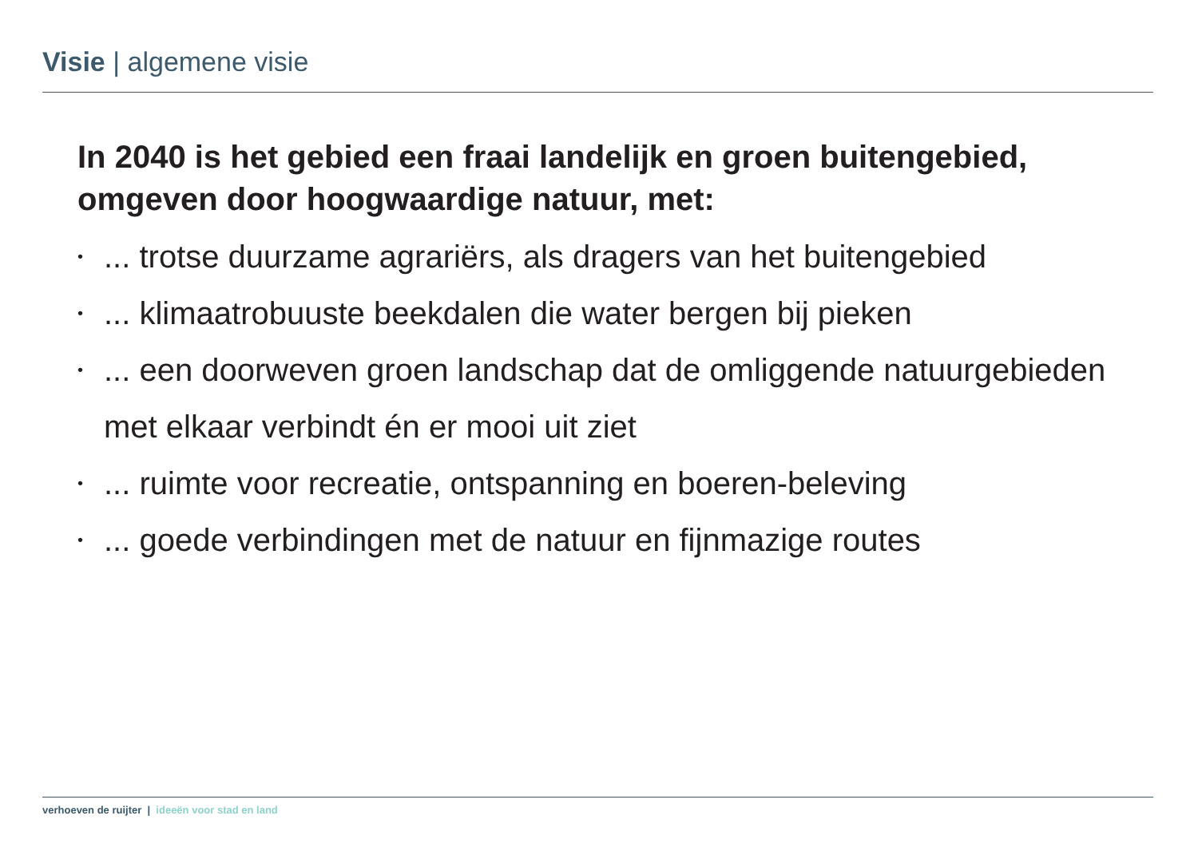Visie | algemene visie
In 2040 is het gebied een fraai landelijk en groen buitengebied, omgeven door hoogwaardige natuur, met:
•... trotse duurzame agrariërs, als dragers van het buitengebied
•... klimaatrobuuste beekdalen die water bergen bij pieken
•... een doorweven groen landschap dat de omliggende natuurgebieden met elkaar verbindt én er mooi uit ziet
•... ruimte voor recreatie, ontspanning en boeren-beleving
•... goede verbindingen met de natuur en fijnmazige routes
verhoeven de ruijter | ideeën voor stad en land